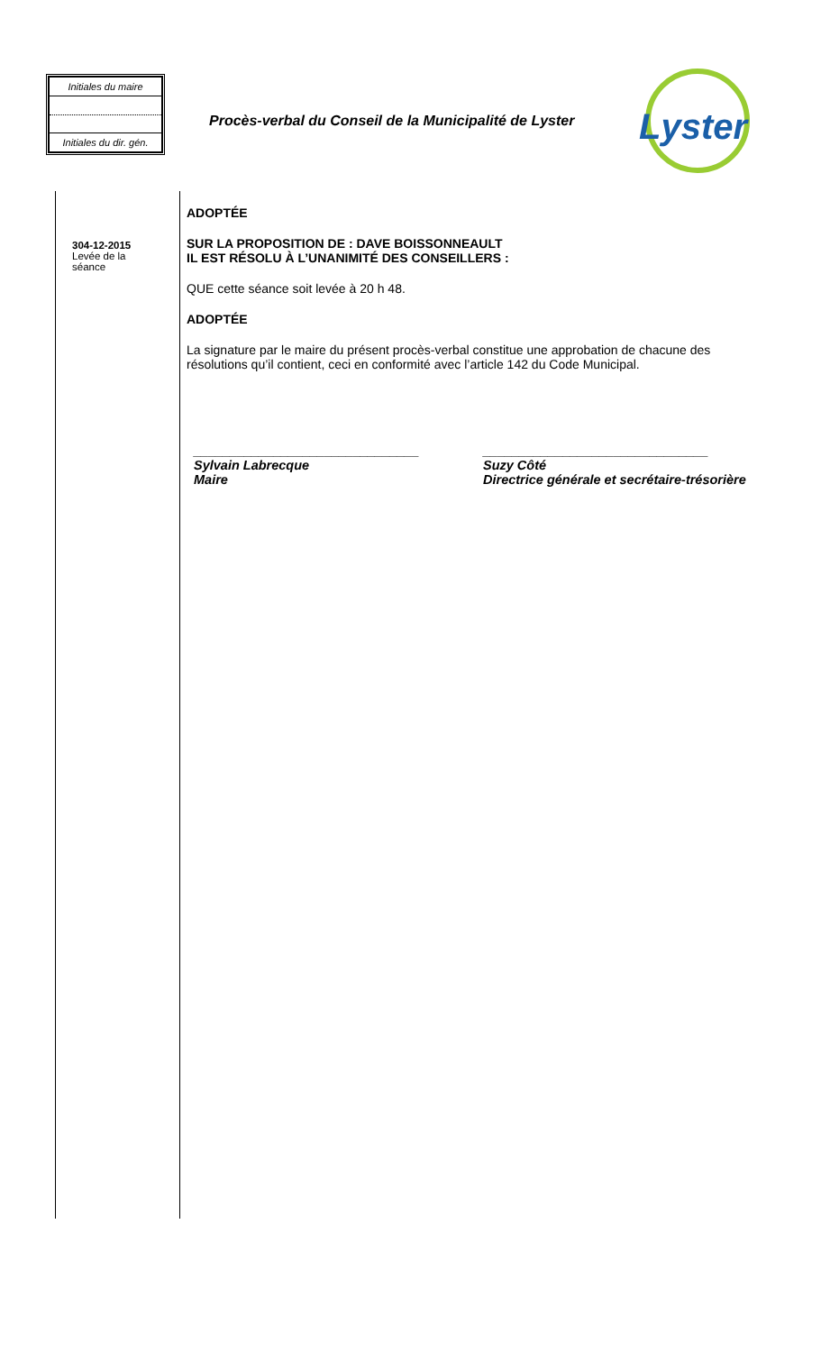Initiales du maire
Initiales du dir. gén.
Procès-verbal du Conseil de la Municipalité de Lyster
Lyster
304-12-2015
Levée de la séance
ADOPTÉE
SUR LA PROPOSITION DE : DAVE BOISSONNEAULT
IL EST RÉSOLU À L’UNANIMITÉ DES CONSEILLERS :
QUE cette séance soit levée à 20 h 48.
ADOPTÉE
La signature par le maire du présent procès-verbal constitue une approbation de chacune des résolutions qu’il contient, ceci en conformité avec l’article 142 du Code Municipal.
_______________________________
Sylvain Labrecque
Maire
_______________________________
Suzy Côté
Directrice générale et secrétaire-trésorière